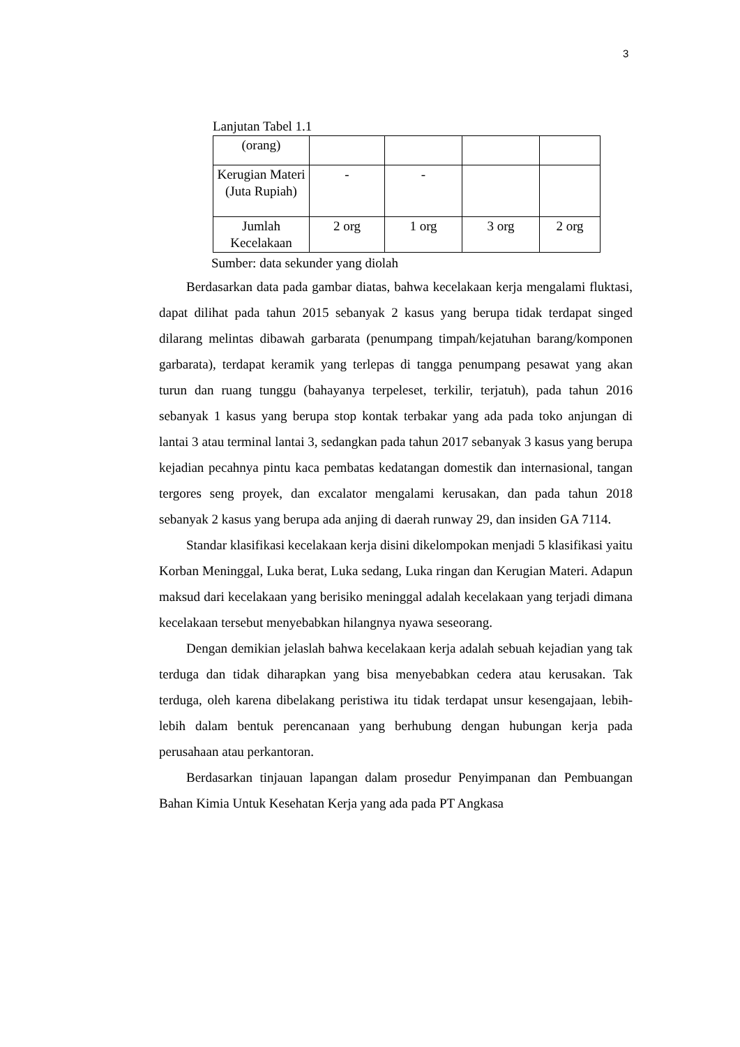3
Lanjutan Tabel 1.1
| (orang) | | | | |
| Kerugian Materi (Juta Rupiah) | - | - | | |
| Jumlah Kecelakaan | 2 org | 1 org | 3 org | 2 org |
Sumber: data sekunder yang diolah
Berdasarkan data pada gambar diatas, bahwa kecelakaan kerja mengalami fluktasi, dapat dilihat pada tahun 2015 sebanyak 2 kasus yang berupa tidak terdapat singed dilarang melintas dibawah garbarata (penumpang timpah/kejatuhan barang/komponen garbarata), terdapat keramik yang terlepas di tangga penumpang pesawat yang akan turun dan ruang tunggu (bahayanya terpeleset, terkilir, terjatuh), pada tahun 2016 sebanyak 1 kasus yang berupa stop kontak terbakar yang ada pada toko anjungan di lantai 3 atau terminal lantai 3, sedangkan pada tahun 2017 sebanyak 3 kasus yang berupa kejadian pecahnya pintu kaca pembatas kedatangan domestik dan internasional, tangan tergores seng proyek, dan excalator mengalami kerusakan, dan pada tahun 2018 sebanyak 2 kasus yang berupa ada anjing di daerah runway 29, dan insiden GA 7114.
Standar klasifikasi kecelakaan kerja disini dikelompokan menjadi 5 klasifikasi yaitu Korban Meninggal, Luka berat, Luka sedang, Luka ringan dan Kerugian Materi. Adapun maksud dari kecelakaan yang berisiko meninggal adalah kecelakaan yang terjadi dimana kecelakaan tersebut menyebabkan hilangnya nyawa seseorang.
Dengan demikian jelaslah bahwa kecelakaan kerja adalah sebuah kejadian yang tak terduga dan tidak diharapkan yang bisa menyebabkan cedera atau kerusakan. Tak terduga, oleh karena dibelakang peristiwa itu tidak terdapat unsur kesengajaan, lebih-lebih dalam bentuk perencanaan yang berhubung dengan hubungan kerja pada perusahaan atau perkantoran.
Berdasarkan tinjauan lapangan dalam prosedur Penyimpanan dan Pembuangan Bahan Kimia Untuk Kesehatan Kerja yang ada pada PT Angkasa